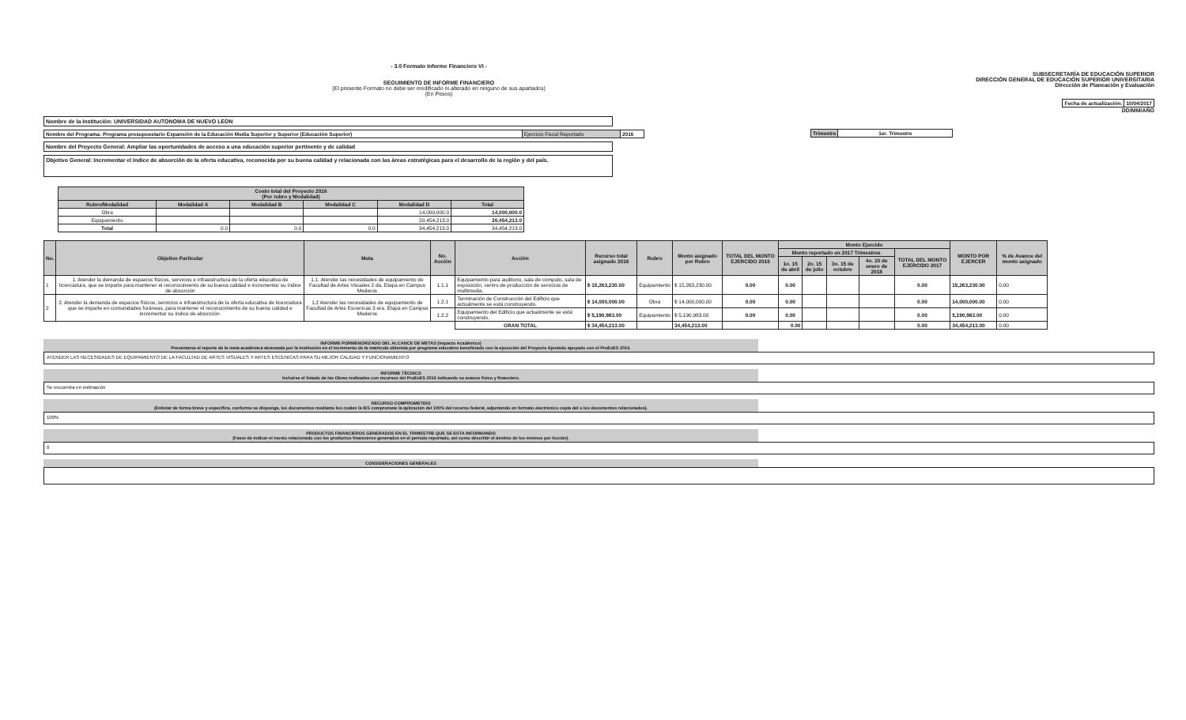- 3.0 Formato Informe Financiero VI -
SEGUIMIENTO DE INFORME FINANCIERO
(El presente Formato no debe ser modificado ni alterado en ninguno de sus apartados)
(En Pesos)
SUBSECRETARÍA DE EDUCACIÓN SUPERIOR
DIRECCIÓN GENERAL DE EDUCACIÓN SUPERIOR UNIVERSITARIA
Dirección de Planeación y Evaluación
| Fecha de actualización: | 10/04/2017 |
DD/MM/AÑO
Nombre de la Institución: UNIVERSIDAD AUTONOMA DE NUEVO LEON
| Nombre del Programa: Programa presupuestario Expansión de la Educación Media Superior y Superior (Educación Superior) | Ejercicio Fiscal Reportado | 2016 |
Nombre del Proyecto General: Ampliar las oportunidades de acceso a una educación superior pertinente y de calidad
Objetivo General: Incrementar el índice de absorción de la oferta educativa, reconocida por su buena calidad y relacionada con las áreas estratégicas para el desarrollo de la región y del país.
| Trimestre | 1er. Trimestre |
| Costo total del Proyecto 2016 (Por rubro y Modalidad) | | | | | |
| --- | --- | --- | --- | --- | --- |
| Rubro/Modalidad | Modalidad A | Modalidad B | Modalidad C | Modalidad D | Total |
| Obra | | | | 14,000,000.0 | 14,000,000.0 |
| Equipamiento | | | | 20,454,213.0 | 20,454,213.0 |
| Total | 0.0 | 0.0 | 0.0 | 34,454,213.0 | 34,454,213.0 |
| No. | Objetivo Particular | Meta | No. Acción | Acción | Recurso total asignado 2016 | Rubro | Monto asignado por Rubro | TOTAL DEL MONTO EJERCIDO 2016 | Monto Ejercido | | | | | MONTO POR EJERCER | % de Avance del monto asignado |
| --- | --- | --- | --- | --- | --- | --- | --- | --- | --- | --- | --- | --- | --- | --- | --- |
| | | | | | | | | | Monto reportado en 2017 Trimestres | | | | TOTAL DEL MONTO EJERCIDO 2017 | | |
| | | | | | | | | | 1o. 15 de abril | 2o. 15 de julio | 3o. 15 de octubre | 4o. 10 de enero de 2018 | | | |
| 1 | 1. Atender la demanda de espacios físicos, servicios e infraestructura de la oferta educativa de licenciatura, que se imparte para mantener el reconocimiento de su buena calidad e incrementar su índice de absorción | 1.1. Atender las necesidades de equipamiento de Facultad de Artes Visuales 2 da. Etapa en Campus Mederos | 1.1.1 | Equipamiento para auditorio, sala de cómputo, sala de exposición, centro de producción de servicios de multimedia. | $ 15,263,230.00 | Equipamiento | $ 15,263,230.00 | 0.00 | 0.00 | | | | 0.00 | 15,263,230.00 | 0.00 |
| 2 | 2. Atender la demanda de espacios físicos, servicios e infraestructura de la oferta educativa de licenciatura que se imparte en comunidades foráneas, para mantener el reconocimiento de su buena calidad e incrementar su índice de absorción. | 1.2 Atender las necesidades de equipamiento de Facultad de Artes Escenicas 3 era. Etapa en Campus Mederos | 1.2.1 | Terminación de Construcción del Edificio que actualmente se está construyendo. | $ 14,000,000.00 | Obra | $ 14,000,000.00 | 0.00 | 0.00 | | | | 0.00 | 14,000,000.00 | 0.00 |
| | | | 1.2.2 | Equipamiento del Edificio que actualmente se está construyendo. | $ 5,190,983.00 | Equipamiento | $ 5,190,983.00 | 0.00 | 0.00 | | | | 0.00 | 5,190,983.00 | 0.00 |
| | | | | GRAN TOTAL | $ 34,454,213.00 | | 34,454,213.00 | | 0.00 | | | | 0.00 | 34,454,213.00 | 0.00 |
INFORME PORMENORIZADO DEL ALCANCE DE METAS (Impacto Académico)
Presentarse el reporte de la meta académica alcanzada por la institución en el incremento de la matrícula obtenida por programa educativo beneficiado con la ejecución del Proyecto Ajustado apoyado con el ProExES 2016.
ATENDER LAS NECESIDADES DE EQUIPAMIENTO DE LA FACULTAD DE ARTES VISUALES Y ARTES ESCENICAS PARA SU MEJOR CALIDAD Y FUNCIONAMIENTO
INFORME TÉCNICO
Incluirse el listado de las Obras realizadas con recursos del ProExES 2016 indicando su avance físico y financiero.
Se encuentra en estimación
RECURSO COMPROMETIDO
(Enlistar de forma breve y específica, conforme se disponga, los documentos mediante los cuales la IES compromete la aplicación del 100% del recurso federal, adjuntando en formato electrónico copia del o los documentos relacionados).
100%
PRODUCTOS FINANCIEROS GENERADOS EN EL TRIMESTRE QUE SE ESTA INFORMANDO
(Favor de indicar el monto relacionado con los productos financieros generados en el periodo reportado, así como describir el destino de los mismos por Acción).
0
CONSIDERACIONES GENERALES